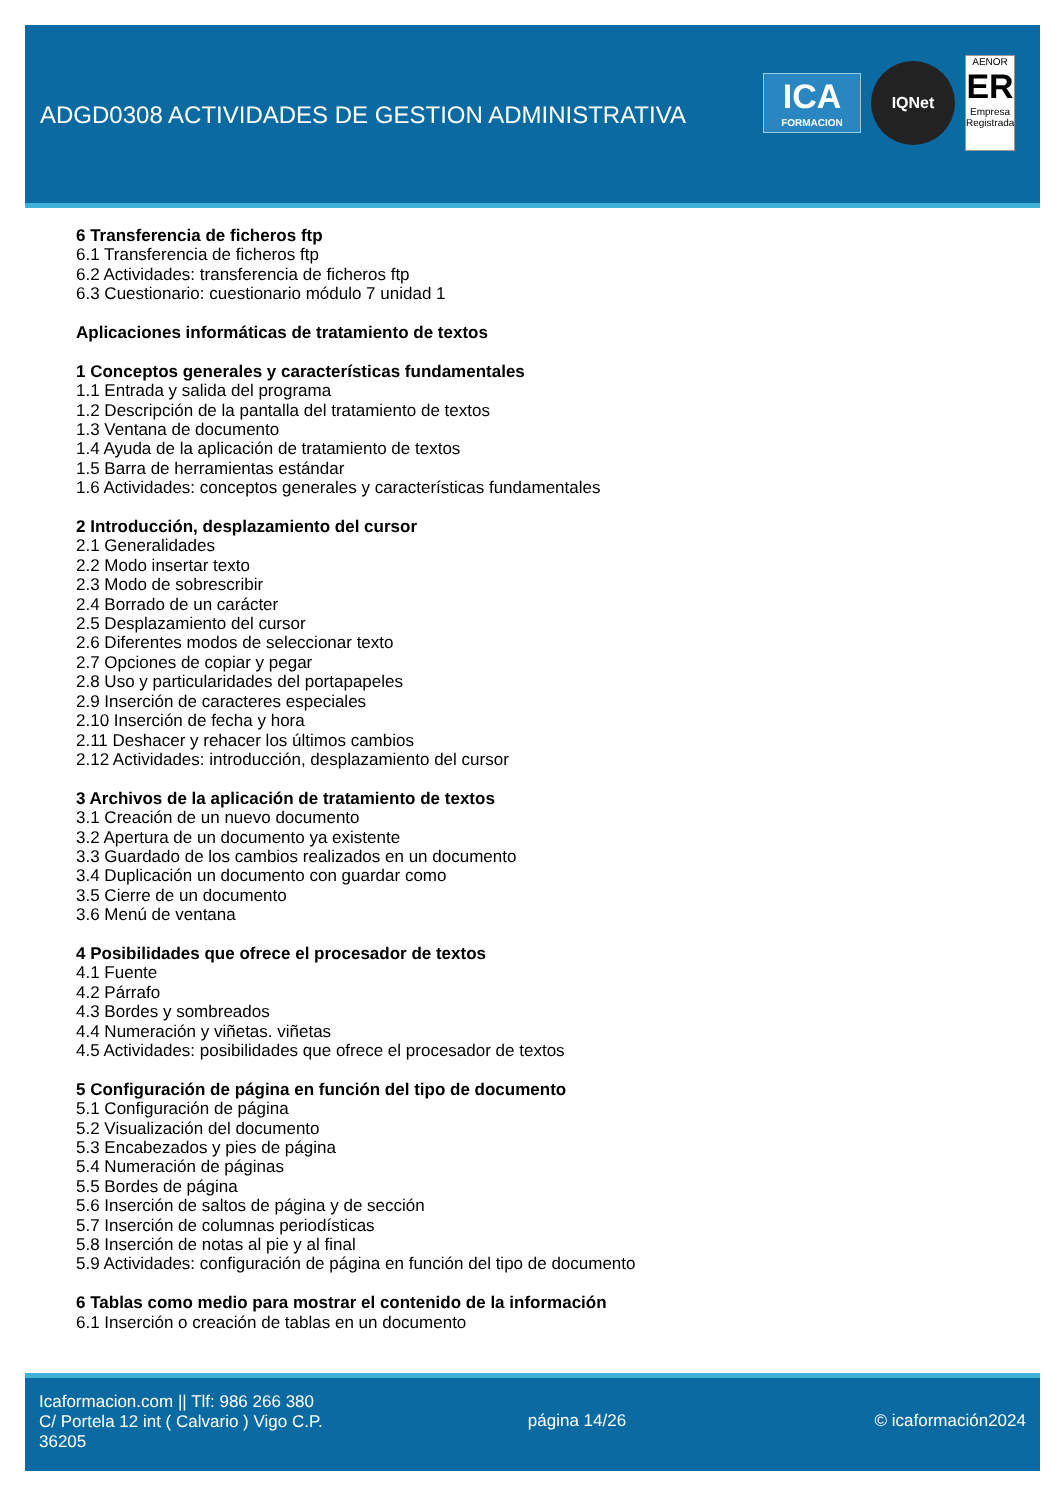ADGD0308 ACTIVIDADES DE GESTION ADMINISTRATIVA
ICA
FORMACION
IQNet
AENOR
ER
Empresa Registrada
6 Transferencia de ficheros ftp
6.1 Transferencia de ficheros ftp
6.2 Actividades: transferencia de ficheros ftp
6.3 Cuestionario: cuestionario módulo 7 unidad 1
Aplicaciones informáticas de tratamiento de textos
1 Conceptos generales y características fundamentales
1.1 Entrada y salida del programa
1.2 Descripción de la pantalla del tratamiento de textos
1.3 Ventana de documento
1.4 Ayuda de la aplicación de tratamiento de textos
1.5 Barra de herramientas estándar
1.6 Actividades: conceptos generales y características fundamentales
2 Introducción, desplazamiento del cursor
2.1 Generalidades
2.2 Modo insertar texto
2.3 Modo de sobrescribir
2.4 Borrado de un carácter
2.5 Desplazamiento del cursor
2.6 Diferentes modos de seleccionar texto
2.7 Opciones de copiar y pegar
2.8 Uso y particularidades del portapapeles
2.9 Inserción de caracteres especiales
2.10 Inserción de fecha y hora
2.11 Deshacer y rehacer los últimos cambios
2.12 Actividades: introducción, desplazamiento del cursor
3 Archivos de la aplicación de tratamiento de textos
3.1 Creación de un nuevo documento
3.2 Apertura de un documento ya existente
3.3 Guardado de los cambios realizados en un documento
3.4 Duplicación un documento con guardar como
3.5 Cierre de un documento
3.6 Menú de ventana
4 Posibilidades que ofrece el procesador de textos
4.1 Fuente
4.2 Párrafo
4.3 Bordes y sombreados
4.4 Numeración y viñetas. viñetas
4.5 Actividades: posibilidades que ofrece el procesador de textos
5 Configuración de página en función del tipo de documento
5.1 Configuración de página
5.2 Visualización del documento
5.3 Encabezados y pies de página
5.4 Numeración de páginas
5.5 Bordes de página
5.6 Inserción de saltos de página y de sección
5.7 Inserción de columnas periodísticas
5.8 Inserción de notas al pie y al final
5.9 Actividades: configuración de página en función del tipo de documento
6 Tablas como medio para mostrar el contenido de la información
6.1 Inserción o creación de tablas en un documento
Icaformacion.com || Tlf: 986 266 380
C/ Portela 12 int ( Calvario ) Vigo C.P. 36205
página 14/26 © icaformación2024